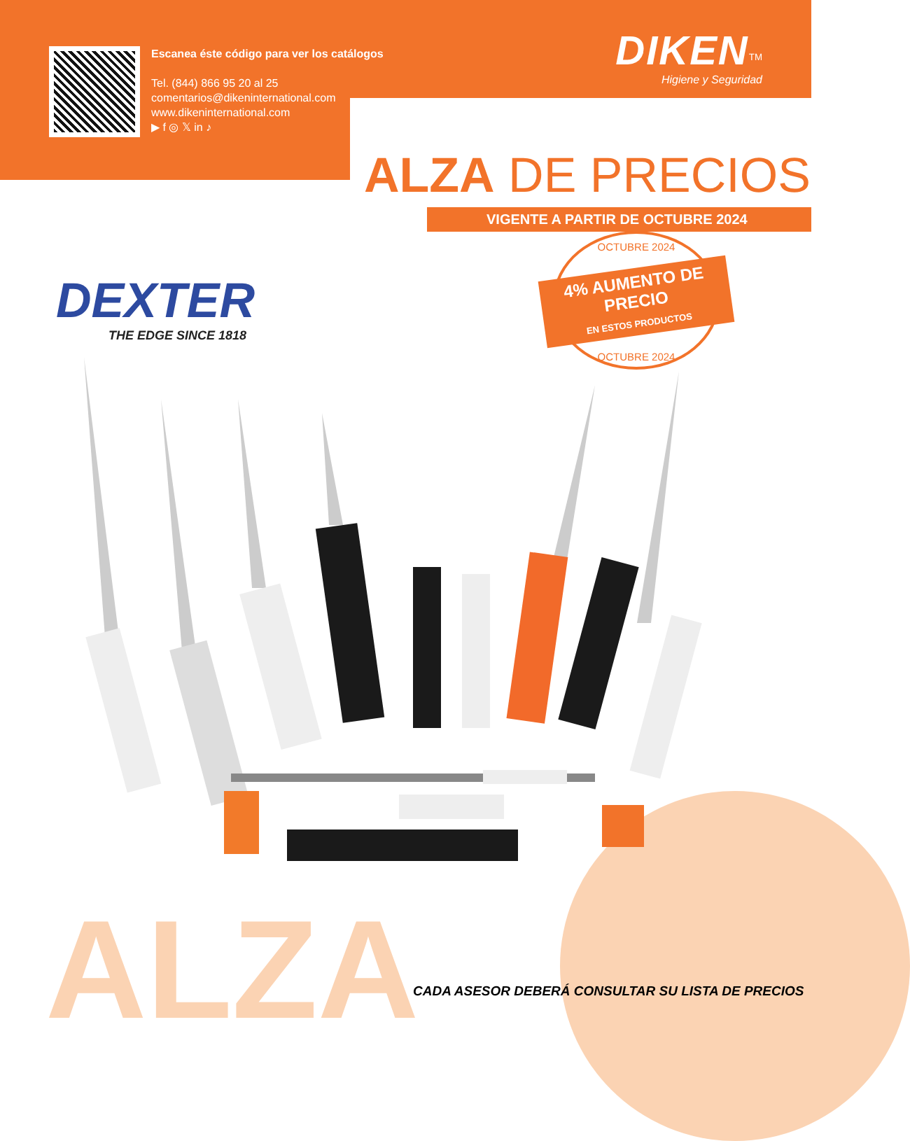ALZA
Escanea éste código para ver los catálogos
Tel. (844) 866 95 20 al 25
comentarios@dikeninternational.com
www.dikeninternational.com
▶ f ◎ 𝕏 in ♪
DIKEN<sup>TM</sup>
Higiene y Seguridad
ALZA DE PRECIOS
VIGENTE A PARTIR DE OCTUBRE 2024
DEXTER
THE EDGE SINCE 1818
OCTUBRE 2024
4% AUMENTO DE PRECIO
EN ESTOS PRODUCTOS
OCTUBRE 2024
CADA ASESOR DEBERÁ CONSULTAR SU LISTA DE PRECIOS